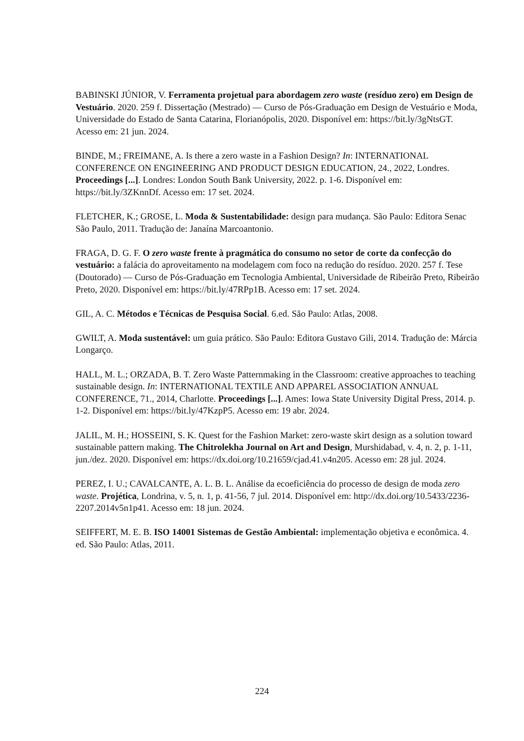BABINSKI JÚNIOR, V. Ferramenta projetual para abordagem zero waste (resíduo zero) em Design de Vestuário. 2020. 259 f. Dissertação (Mestrado) — Curso de Pós-Graduação em Design de Vestuário e Moda, Universidade do Estado de Santa Catarina, Florianópolis, 2020. Disponível em: https://bit.ly/3gNtsGT. Acesso em: 21 jun. 2024.
BINDE, M.; FREIMANE, A. Is there a zero waste in a Fashion Design? In: INTERNATIONAL CONFERENCE ON ENGINEERING AND PRODUCT DESIGN EDUCATION, 24., 2022, Londres. Proceedings [...]. Londres: London South Bank University, 2022. p. 1-6. Disponível em: https://bit.ly/3ZKnnDf. Acesso em: 17 set. 2024.
FLETCHER, K.; GROSE, L. Moda & Sustentabilidade: design para mudança. São Paulo: Editora Senac São Paulo, 2011. Tradução de: Janaína Marcoantonio.
FRAGA, D. G. F. O zero waste frente à pragmática do consumo no setor de corte da confecção do vestuário: a falácia do aproveitamento na modelagem com foco na redução do resíduo. 2020. 257 f. Tese (Doutorado) — Curso de Pós-Graduação em Tecnologia Ambiental, Universidade de Ribeirão Preto, Ribeirão Preto, 2020. Disponível em: https://bit.ly/47RPp1B. Acesso em: 17 set. 2024.
GIL, A. C. Métodos e Técnicas de Pesquisa Social. 6.ed. São Paulo: Atlas, 2008.
GWILT, A. Moda sustentável: um guia prático. São Paulo: Editora Gustavo Gili, 2014. Tradução de: Márcia Longarço.
HALL, M. L.; ORZADA, B. T. Zero Waste Patternmaking in the Classroom: creative approaches to teaching sustainable design. In: INTERNATIONAL TEXTILE AND APPAREL ASSOCIATION ANNUAL CONFERENCE, 71., 2014, Charlotte. Proceedings [...]. Ames: Iowa State University Digital Press, 2014. p. 1-2. Disponível em: https://bit.ly/47KzpP5. Acesso em: 19 abr. 2024.
JALIL, M. H.; HOSSEINI, S. K. Quest for the Fashion Market: zero-waste skirt design as a solution toward sustainable pattern making. The Chitrolekha Journal on Art and Design, Murshidabad, v. 4, n. 2, p. 1-11, jun./dez. 2020. Disponível em: https://dx.doi.org/10.21659/cjad.41.v4n205. Acesso em: 28 jul. 2024.
PEREZ, I. U.; CAVALCANTE, A. L. B. L. Análise da ecoeficiência do processo de design de moda zero waste. Projética, Londrina, v. 5, n. 1, p. 41-56, 7 jul. 2014. Disponível em: http://dx.doi.org/10.5433/2236-2207.2014v5n1p41. Acesso em: 18 jun. 2024.
SEIFFERT, M. E. B. ISO 14001 Sistemas de Gestão Ambiental: implementação objetiva e econômica. 4. ed. São Paulo: Atlas, 2011.
224